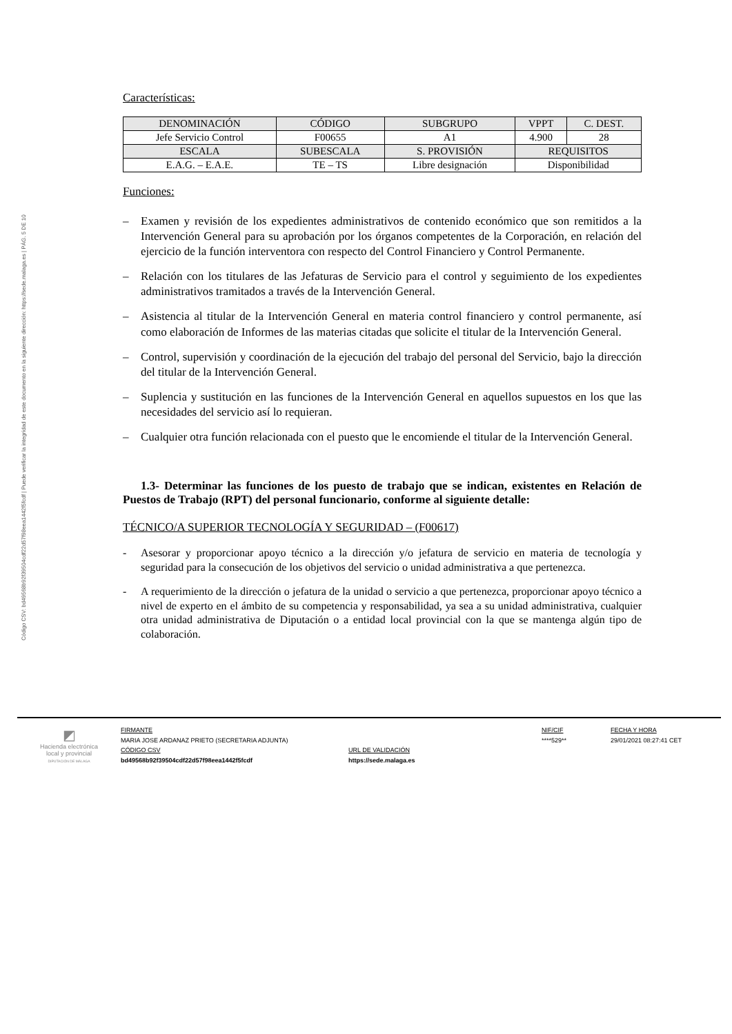Código CSV: bd49568b92f39504cdf22d57f98eea1442f5fcdf | Puede verificar la integridad de este documento en la siguiente dirección: https://sede.malaga.es | PÁG. 5 DE 10
Características:
| DENOMINACIÓN | CÓDIGO | SUBGRUPO | VPPT | C. DEST. |
| Jefe Servicio Control | F00655 | A1 | 4.900 | 28 |
| ESCALA | SUBESCALA | S. PROVISIÓN | REQUISITOS | |
| E.A.G. – E.A.E. | TE – TS | Libre designación | Disponibilidad | |
Funciones:
– Examen y revisión de los expedientes administrativos de contenido económico que son remitidos a la Intervención General para su aprobación por los órganos competentes de la Corporación, en relación del ejercicio de la función interventora con respecto del Control Financiero y Control Permanente.
– Relación con los titulares de las Jefaturas de Servicio para el control y seguimiento de los expedientes administrativos tramitados a través de la Intervención General.
– Asistencia al titular de la Intervención General en materia control financiero y control permanente, así como elaboración de Informes de las materias citadas que solicite el titular de la Intervención General.
– Control, supervisión y coordinación de la ejecución del trabajo del personal del Servicio, bajo la dirección del titular de la Intervención General.
– Suplencia y sustitución en las funciones de la Intervención General en aquellos supuestos en los que las necesidades del servicio así lo requieran.
– Cualquier otra función relacionada con el puesto que le encomiende el titular de la Intervención General.
1.3- Determinar las funciones de los puesto de trabajo que se indican, existentes en Relación de Puestos de Trabajo (RPT) del personal funcionario, conforme al siguiente detalle:
TÉCNICO/A SUPERIOR TECNOLOGÍA Y SEGURIDAD – (F00617)
- Asesorar y proporcionar apoyo técnico a la dirección y/o jefatura de servicio en materia de tecnología y seguridad para la consecución de los objetivos del servicio o unidad administrativa a que pertenezca.
- A requerimiento de la dirección o jefatura de la unidad o servicio a que pertenezca, proporcionar apoyo técnico a nivel de experto en el ámbito de su competencia y responsabilidad, ya sea a su unidad administrativa, cualquier otra unidad administrativa de Diputación o a entidad local provincial con la que se mantenga algún tipo de colaboración.
◩
Hacienda electrónica
local y provincial
DIPUTACIÓN DE MÁLAGA
FIRMANTE NIF/CIF FECHA Y HORA MARIA JOSE ARDANAZ PRIETO (SECRETARIA ADJUNTA) ****529** 29/01/2021 08:27:41 CET CÓDIGO CSV URL DE VALIDACIÓN bd49568b92f39504cdf22d57f98eea1442f5fcdf https://sede.malaga.es